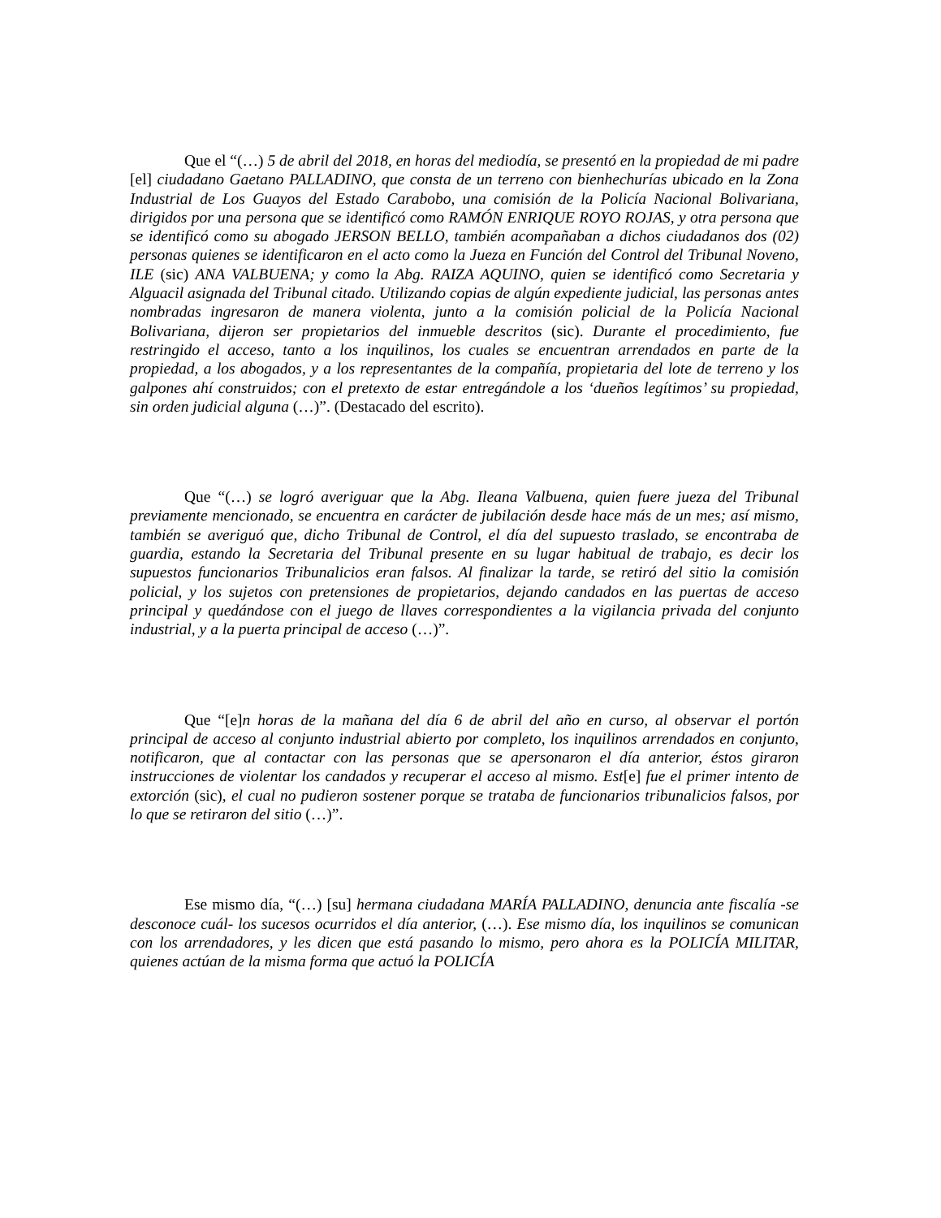Que el “(…) 5 de abril del 2018, en horas del mediodía, se presentó en la propiedad de mi padre [el] ciudadano Gaetano PALLADINO, que consta de un terreno con bienhechurías ubicado en la Zona Industrial de Los Guayos del Estado Carabobo, una comisión de la Policía Nacional Bolivariana, dirigidos por una persona que se identificó como RAMÓN ENRIQUE ROYO ROJAS, y otra persona que se identificó como su abogado JERSON BELLO, también acompañaban a dichos ciudadanos dos (02) personas quienes se identificaron en el acto como la Jueza en Función del Control del Tribunal Noveno, ILE (sic) ANA VALBUENA; y como la Abg. RAIZA AQUINO, quien se identificó como Secretaria y Alguacil asignada del Tribunal citado. Utilizando copias de algún expediente judicial, las personas antes nombradas ingresaron de manera violenta, junto a la comisión policial de la Policía Nacional Bolivariana, dijeron ser propietarios del inmueble descritos (sic). Durante el procedimiento, fue restringido el acceso, tanto a los inquilinos, los cuales se encuentran arrendados en parte de la propiedad, a los abogados, y a los representantes de la compañía, propietaria del lote de terreno y los galpones ahí construidos; con el pretexto de estar entregándole a los ‘dueños legítimos’ su propiedad, sin orden judicial alguna (…)”. (Destacado del escrito).
Que “(…) se logró averiguar que la Abg. Ileana Valbuena, quien fuere jueza del Tribunal previamente mencionado, se encuentra en carácter de jubilación desde hace más de un mes; así mismo, también se averiguó que, dicho Tribunal de Control, el día del supuesto traslado, se encontraba de guardia, estando la Secretaria del Tribunal presente en su lugar habitual de trabajo, es decir los supuestos funcionarios Tribunalicios eran falsos. Al finalizar la tarde, se retiró del sitio la comisión policial, y los sujetos con pretensiones de propietarios, dejando candados en las puertas de acceso principal y quedándose con el juego de llaves correspondientes a la vigilancia privada del conjunto industrial, y a la puerta principal de acceso (…)”.
Que “[e]n horas de la mañana del día 6 de abril del año en curso, al observar el portón principal de acceso al conjunto industrial abierto por completo, los inquilinos arrendados en conjunto, notificaron, que al contactar con las personas que se apersonaron el día anterior, éstos giraron instrucciones de violentar los candados y recuperar el acceso al mismo. Est[e] fue el primer intento de extorción (sic), el cual no pudieron sostener porque se trataba de funcionarios tribunalicios falsos, por lo que se retiraron del sitio (…)”.
Ese mismo día, “(…) [su] hermana ciudadana MARÍA PALLADINO, denuncia ante fiscalía -se desconoce cuál- los sucesos ocurridos el día anterior, (…). Ese mismo día, los inquilinos se comunican con los arrendadores, y les dicen que está pasando lo mismo, pero ahora es la POLICÍA MILITAR, quienes actúan de la misma forma que actuó la POLICÍA